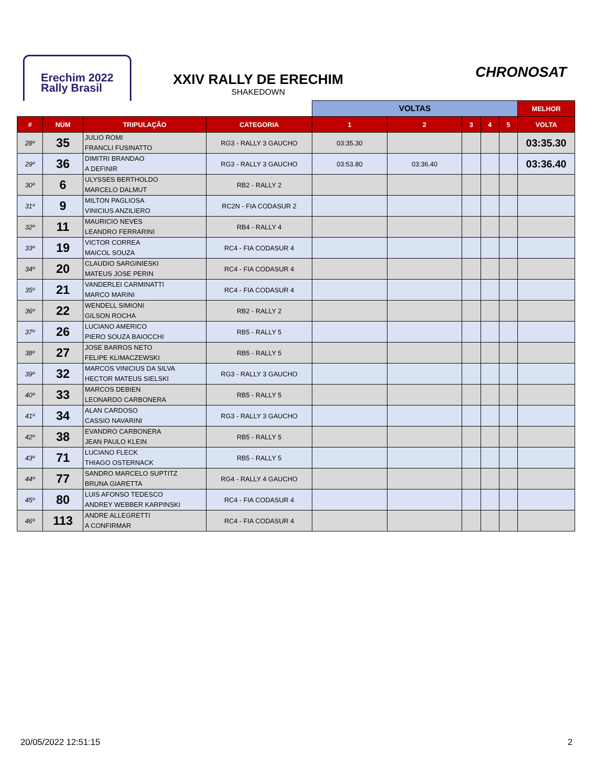Erechim 2022
Rally Brasil
XXIV RALLY DE ERECHIM
SHAKEDOWN
CHRONOSAT
| | | | | VOLTAS | | | | | MELHOR |
| --- | --- | --- | --- | --- | --- | --- | --- | --- | --- |
| # | NUM | TRIPULAÇÃO | CATEGORIA | 1 | 2 | 3 | 4 | 5 | VOLTA |
| 28º | 35 | JULIO ROMI FRANCLI FUSINATTO | RG3 - RALLY 3 GAUCHO | 03:35.30 | | | | | 03:35.30 |
| 29º | 36 | DIMITRI BRANDAO A DEFINIR | RG3 - RALLY 3 GAUCHO | 03:53.80 | 03:36.40 | | | | 03:36.40 |
| 30º | 6 | ULYSSES BERTHOLDO MARCELO DALMUT | RB2 - RALLY 2 | | | | | | |
| 31º | 9 | MILTON PAGLIOSA VINICIUS ANZILIERO | RC2N - FIA CODASUR 2 | | | | | | |
| 32º | 11 | MAURICIO NEVES LEANDRO FERRARINI | RB4 - RALLY 4 | | | | | | |
| 33º | 19 | VICTOR CORREA MAICOL SOUZA | RC4 - FIA CODASUR 4 | | | | | | |
| 34º | 20 | CLAUDIO SARGINIESKI MATEUS JOSE PERIN | RC4 - FIA CODASUR 4 | | | | | | |
| 35º | 21 | VANDERLEI CARMINATTI MARCO MARINI | RC4 - FIA CODASUR 4 | | | | | | |
| 36º | 22 | WENDELL SIMIONI GILSON ROCHA | RB2 - RALLY 2 | | | | | | |
| 37º | 26 | LUCIANO AMERICO PIERO SOUZA BAIOCCHI | RB5 - RALLY 5 | | | | | | |
| 38º | 27 | JOSE BARROS NETO FELIPE KLIMACZEWSKI | RB5 - RALLY 5 | | | | | | |
| 39º | 32 | MARCOS VINICIUS DA SILVA HECTOR MATEUS SIELSKI | RG3 - RALLY 3 GAUCHO | | | | | | |
| 40º | 33 | MARCOS DEBIEN LEONARDO CARBONERA | RB5 - RALLY 5 | | | | | | |
| 41º | 34 | ALAN CARDOSO CASSIO NAVARINI | RG3 - RALLY 3 GAUCHO | | | | | | |
| 42º | 38 | EVANDRO CARBONERA JEAN PAULO KLEIN | RB5 - RALLY 5 | | | | | | |
| 43º | 71 | LUCIANO FLECK THIAGO OSTERNACK | RB5 - RALLY 5 | | | | | | |
| 44º | 77 | SANDRO MARCELO SUPTITZ BRUNA GIARETTA | RG4 - RALLY 4 GAUCHO | | | | | | |
| 45º | 80 | LUIS AFONSO TEDESCO ANDREY WEBBER KARPINSKI | RC4 - FIA CODASUR 4 | | | | | | |
| 46º | 113 | ANDRE ALLEGRETTI A CONFIRMAR | RC4 - FIA CODASUR 4 | | | | | | |
20/05/2022 12:51:15 2